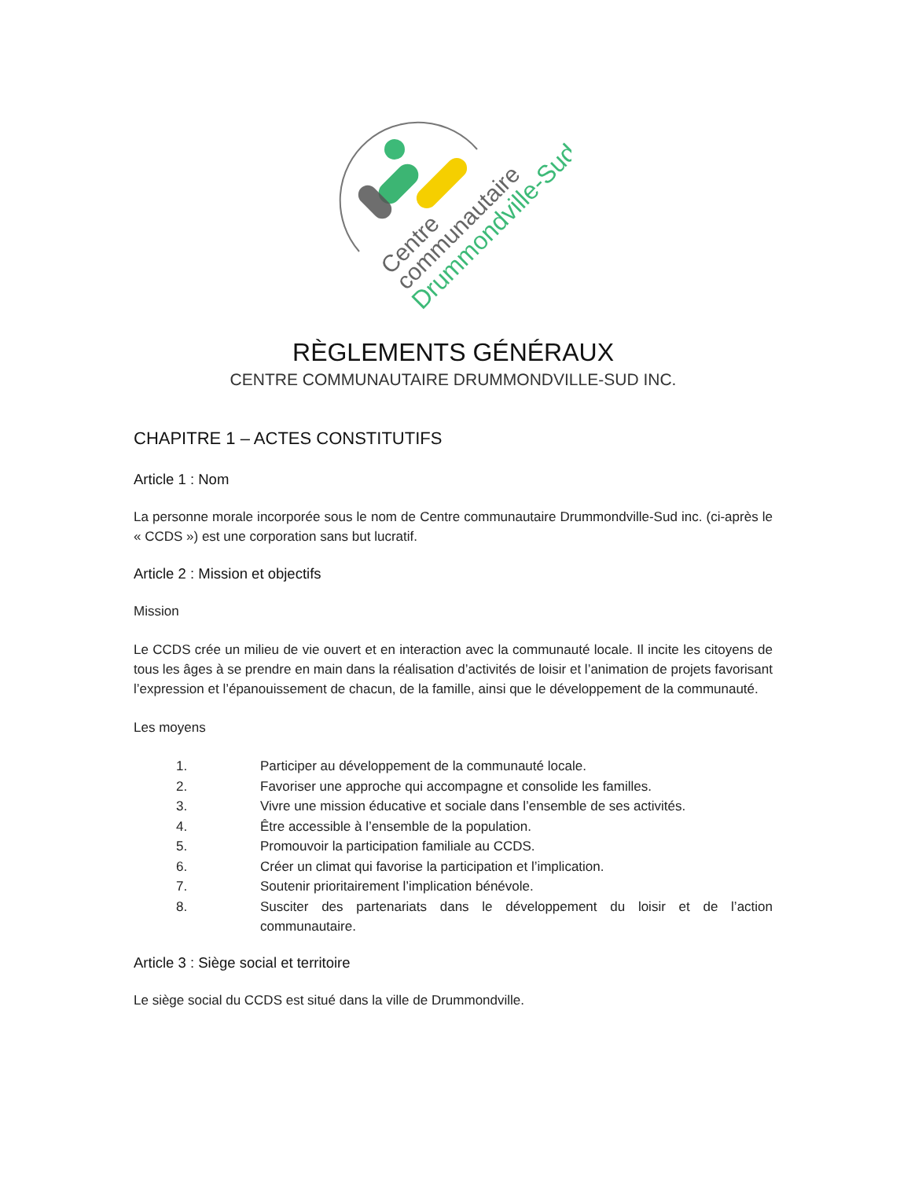Centre
communautaire
Drummondville-Sud
RÈGLEMENTS GÉNÉRAUX
CENTRE COMMUNAUTAIRE DRUMMONDVILLE-SUD INC.
CHAPITRE 1 – ACTES CONSTITUTIFS
Article 1 : Nom
La personne morale incorporée sous le nom de Centre communautaire Drummondville-Sud inc. (ci-après le « CCDS ») est une corporation sans but lucratif.
Article 2 : Mission et objectifs
Mission
Le CCDS crée un milieu de vie ouvert et en interaction avec la communauté locale. Il incite les citoyens de tous les âges à se prendre en main dans la réalisation d’activités de loisir et l’animation de projets favorisant l’expression et l’épanouissement de chacun, de la famille, ainsi que le développement de la communauté.
Les moyens
1. Participer au développement de la communauté locale.
2. Favoriser une approche qui accompagne et consolide les familles.
3. Vivre une mission éducative et sociale dans l’ensemble de ses activités.
4. Être accessible à l’ensemble de la population.
5. Promouvoir la participation familiale au CCDS.
6. Créer un climat qui favorise la participation et l’implication.
7. Soutenir prioritairement l’implication bénévole.
8. Susciter des partenariats dans le développement du loisir et de l’action communautaire.
Article 3 : Siège social et territoire
Le siège social du CCDS est situé dans la ville de Drummondville.